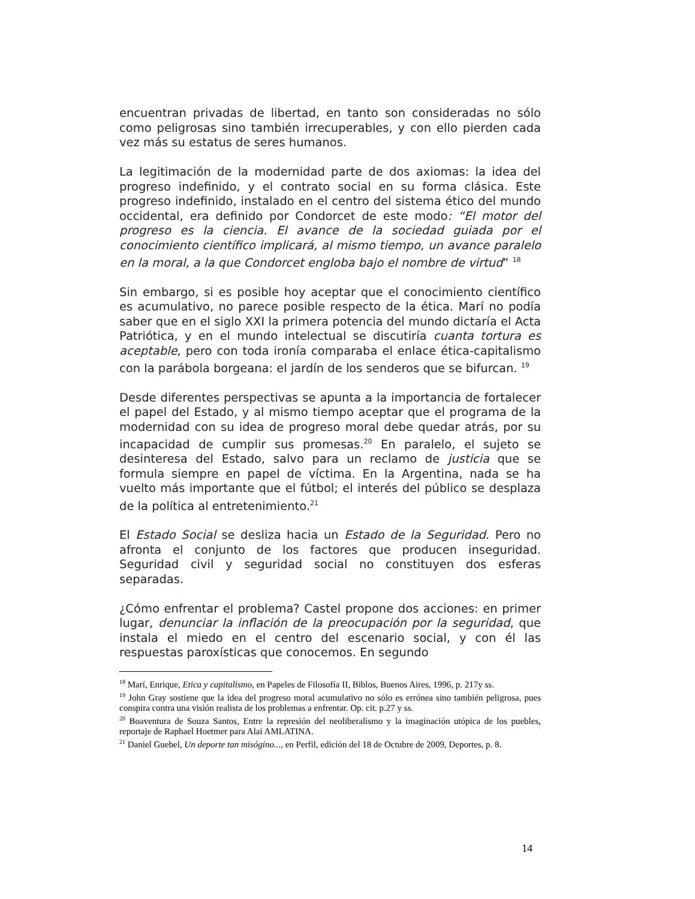encuentran privadas de libertad, en tanto son consideradas no sólo como peligrosas sino también irrecuperables, y con ello pierden cada vez más su estatus de seres humanos.
La legitimación de la modernidad parte de dos axiomas: la idea del progreso indefinido, y el contrato social en su forma clásica. Este progreso indefinido, instalado en el centro del sistema ético del mundo occidental, era definido por Condorcet de este modo: “El motor del progreso es la ciencia. El avance de la sociedad guiada por el conocimiento científico implicará, al mismo tiempo, un avance paralelo en la moral, a la que Condorcet engloba bajo el nombre de virtud” <sup>18</sup>
Sin embargo, si es posible hoy aceptar que el conocimiento científico es acumulativo, no parece posible respecto de la ética. Marí no podía saber que en el siglo XXI la primera potencia del mundo dictaría el Acta Patriótica, y en el mundo intelectual se discutiría cuanta tortura es aceptable, pero con toda ironía comparaba el enlace ética-capitalismo con la parábola borgeana: el jardín de los senderos que se bifurcan. <sup>19</sup>
Desde diferentes perspectivas se apunta a la importancia de fortalecer el papel del Estado, y al mismo tiempo aceptar que el programa de la modernidad con su idea de progreso moral debe quedar atrás, por su incapacidad de cumplir sus promesas.<sup>20</sup> En paralelo, el sujeto se desinteresa del Estado, salvo para un reclamo de justicia que se formula siempre en papel de víctima. En la Argentina, nada se ha vuelto más importante que el fútbol; el interés del público se desplaza de la política al entretenimiento.<sup>21</sup>
El Estado Social se desliza hacia un Estado de la Seguridad. Pero no afronta el conjunto de los factores que producen inseguridad. Seguridad civil y seguridad social no constituyen dos esferas separadas.
¿Cómo enfrentar el problema? Castel propone dos acciones: en primer lugar, denunciar la inflación de la preocupación por la seguridad, que instala el miedo en el centro del escenario social, y con él las respuestas paroxísticas que conocemos. En segundo
<sup>18</sup> Marí, Enrique, Etica y capitalismo, en Papeles de Filosofía II, Biblos, Buenos Aires, 1996, p. 217y ss.
<sup>19</sup> John Gray sostiene que la idea del progreso moral acumulativo no sólo es errónea sino también peligrosa, pues conspira contra una visión realista de los problemas a enfrentar. Op. cit. p.27 y ss.
<sup>20</sup> Boaventura de Souza Santos, Entre la represión del neoliberalismo y la imaginación utópica de los puebles, reportaje de Raphael Hoetmer para Alai AMLATINA.
<sup>21</sup> Daniel Guebel, Un deporte tan misógino..., en Perfil, edición del 18 de Octubre de 2009, Deportes, p. 8.
14